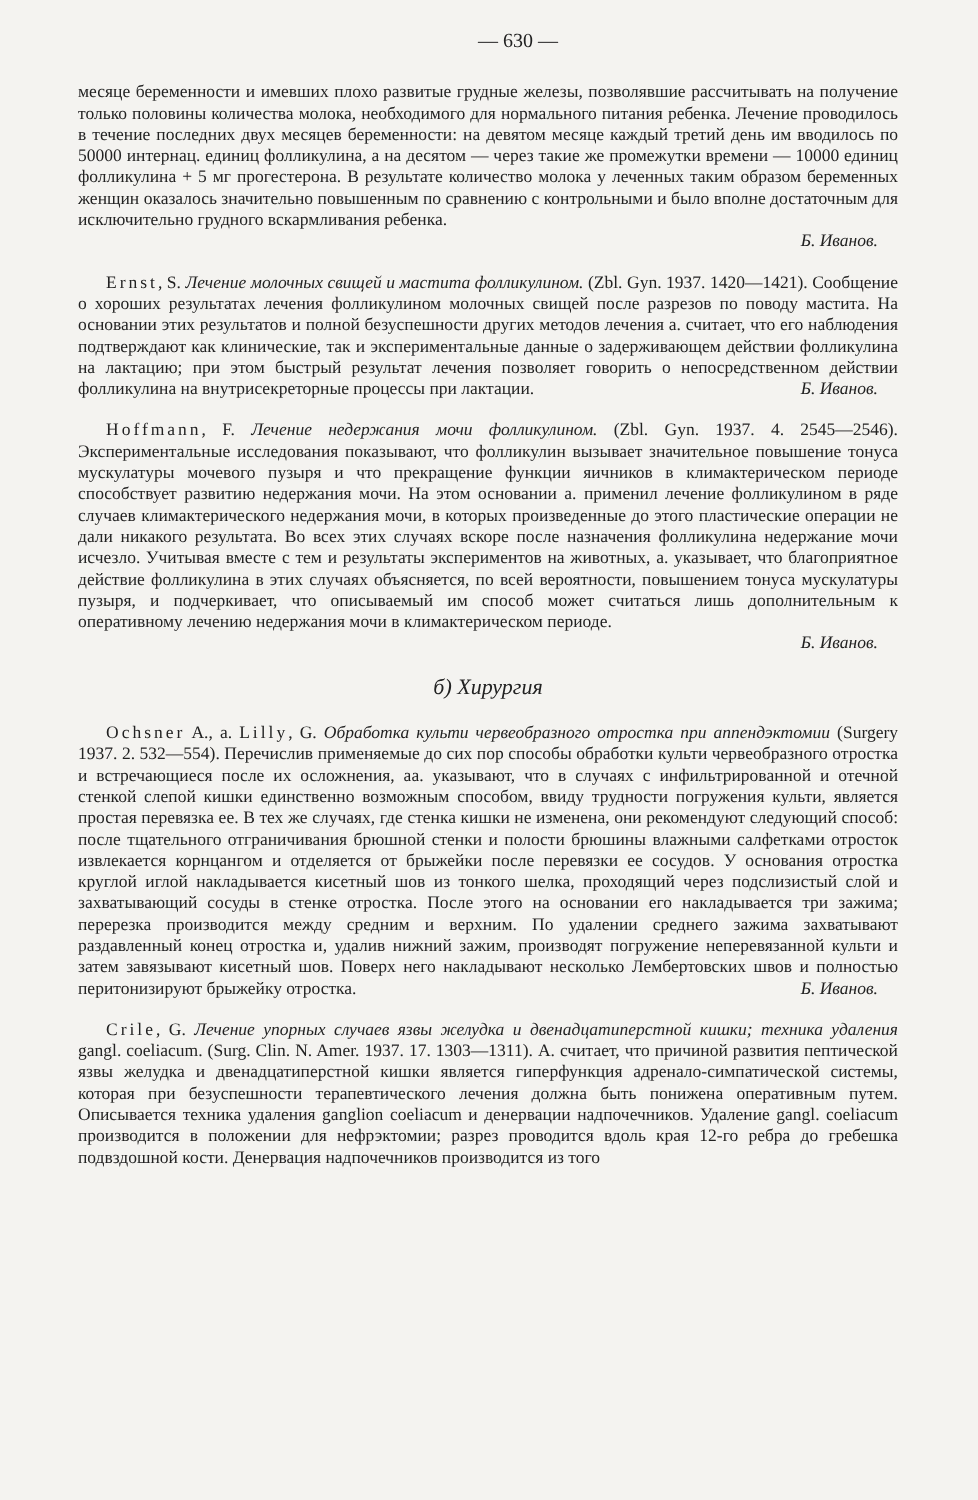— 630 —
месяце беременности и имевших плохо развитые грудные железы, позволявшие рассчитывать на получение только половины количества молока, необходимого для нормального питания ребенка. Лечение проводилось в течение последних двух месяцев беременности: на девятом месяце каждый третий день им вводилось по 50000 интернац. единиц фолликулина, а на десятом — через такие же промежутки времени — 10000 единиц фолликулина + 5 мг прогестерона. В результате количество молока у леченных таким образом беременных женщин оказалось значительно повышенным по сравнению с контрольными и было вполне достаточным для исключительно грудного вскармливания ребенка.
Б. Иванов.
Ernst, S. Лечение молочных свищей и мастита фолликулином. (Zbl. Gyn. 1937. 1420—1421). Сообщение о хороших результатах лечения фолликулином молочных свищей после разрезов по поводу мастита. На основании этих результатов и полной безуспешности других методов лечения а. считает, что его наблюдения подтверждают как клинические, так и экспериментальные данные о задерживающем действии фолликулина на лактацию; при этом быстрый результат лечения позволяет говорить о непосредственном действии фолликулина на внутрисекреторные процессы при лактации. Б. Иванов.
Hoffmann, F. Лечение недержания мочи фолликулином. (Zbl. Gyn. 1937. 4. 2545—2546). Экспериментальные исследования показывают, что фолликулин вызывает значительное повышение тонуса мускулатуры мочевого пузыря и что прекращение функции яичников в климактерическом периоде способствует развитию недержания мочи. На этом основании а. применил лечение фолликулином в ряде случаев климактерического недержания мочи, в которых произведенные до этого пластические операции не дали никакого результата. Во всех этих случаях вскоре после назначения фолликулина недержание мочи исчезло. Учитывая вместе с тем и результаты экспериментов на животных, а. указывает, что благоприятное действие фолликулина в этих случаях объясняется, по всей вероятности, повышением тонуса мускулатуры пузыря, и подчеркивает, что описываемый им способ может считаться лишь дополнительным к оперативному лечению недержания мочи в климактерическом периоде.
Б. Иванов.
б) Хирургия
Ochsner A., a. Lilly, G. Обработка культи червеобразного отростка при аппендэктомии (Surgery 1937. 2. 532—554). Перечислив применяемые до сих пор способы обработки культи червеобразного отростка и встречающиеся после их осложнения, аа. указывают, что в случаях с инфильтрированной и отечной стенкой слепой кишки единственно возможным способом, ввиду трудности погружения культи, является простая перевязка ее. В тех же случаях, где стенка кишки не изменена, они рекомендуют следующий способ: после тщательного отграничивания брюшной стенки и полости брюшины влажными салфетками отросток извлекается корнцангом и отделяется от брыжейки после перевязки ее сосудов. У основания отростка круглой иглой накладывается кисетный шов из тонкого шелка, проходящий через подслизистый слой и захватывающий сосуды в стенке отростка. После этого на основании его накладывается три зажима; перерезка производится между средним и верхним. По удалении среднего зажима захватывают раздавленный конец отростка и, удалив нижний зажим, производят погружение неперевязанной культи и затем завязывают кисетный шов. Поверх него накладывают несколько Лембертовских швов и полностью перитонизируют брыжейку отростка. Б. Иванов.
Crile, G. Лечение упорных случаев язвы желудка и двенадцатиперстной кишки; техника удаления gangl. coeliacum. (Surg. Clin. N. Amer. 1937. 17. 1303—1311). А. считает, что причиной развития пептической язвы желудка и двенадцатиперстной кишки является гиперфункция адренало-симпатической системы, которая при безуспешности терапевтического лечения должна быть понижена оперативным путем. Описывается техника удаления ganglion coeliacum и денервации надпочечников. Удаление gangl. coeliacum производится в положении для нефрэктомии; разрез проводится вдоль края 12-го ребра до гребешка подвздошной кости. Денервация надпочечников производится из того